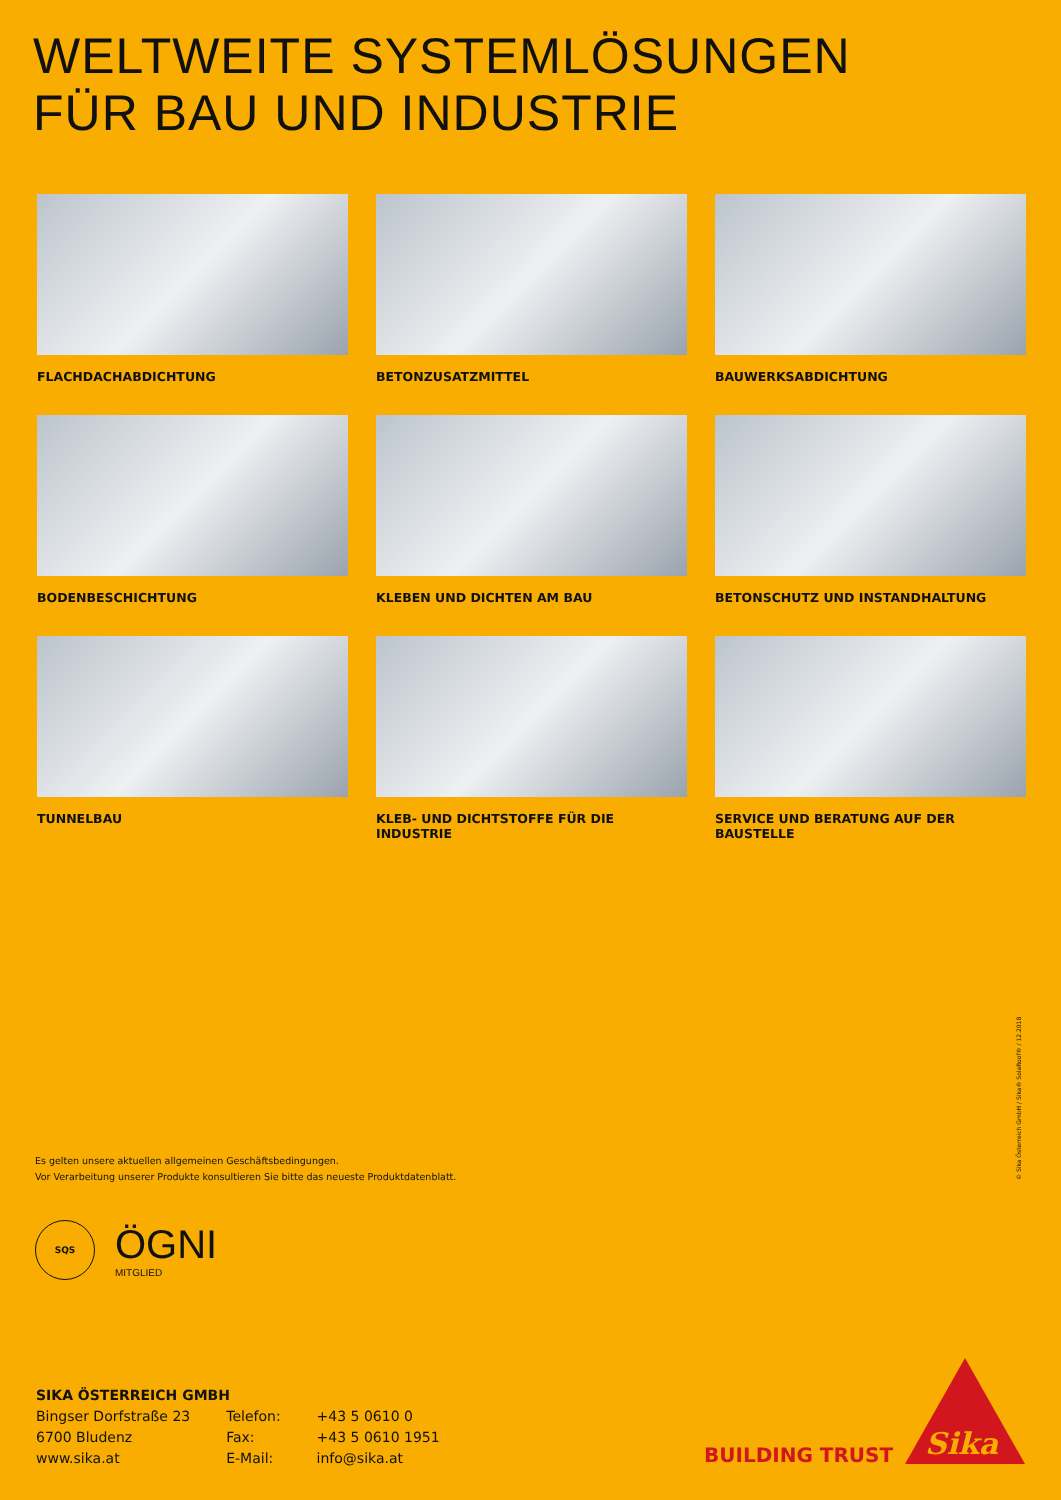WELTWEITE SYSTEMLÖSUNGEN
FÜR BAU UND INDUSTRIE
FLACHDACHABDICHTUNG
BETONZUSATZMITTEL
BAUWERKSABDICHTUNG
BODENBESCHICHTUNG
KLEBEN UND DICHTEN AM BAU
BETONSCHUTZ UND INSTANDHALTUNG
TUNNELBAU
KLEB- UND DICHTSTOFFE FÜR DIE INDUSTRIE
SERVICE UND BERATUNG AUF DER BAUSTELLE
Es gelten unsere aktuellen allgemeinen Geschäftsbedingungen.
Vor Verarbeitung unserer Produkte konsultieren Sie bitte das neueste Produktdatenblatt.
© Sika Österreich GmbH / Sika® SolaRoof® / 12.2018
SQS
ÖGNI
MITGLIED
SIKA ÖSTERREICH GMBH
| Bingser Dorfstraße 23 | Telefon: | +43 5 0610 0 |
| 6700 Bludenz | Fax: | +43 5 0610 1951 |
| www.sika.at | E-Mail: | info@sika.at |
BUILDING TRUST
Sika